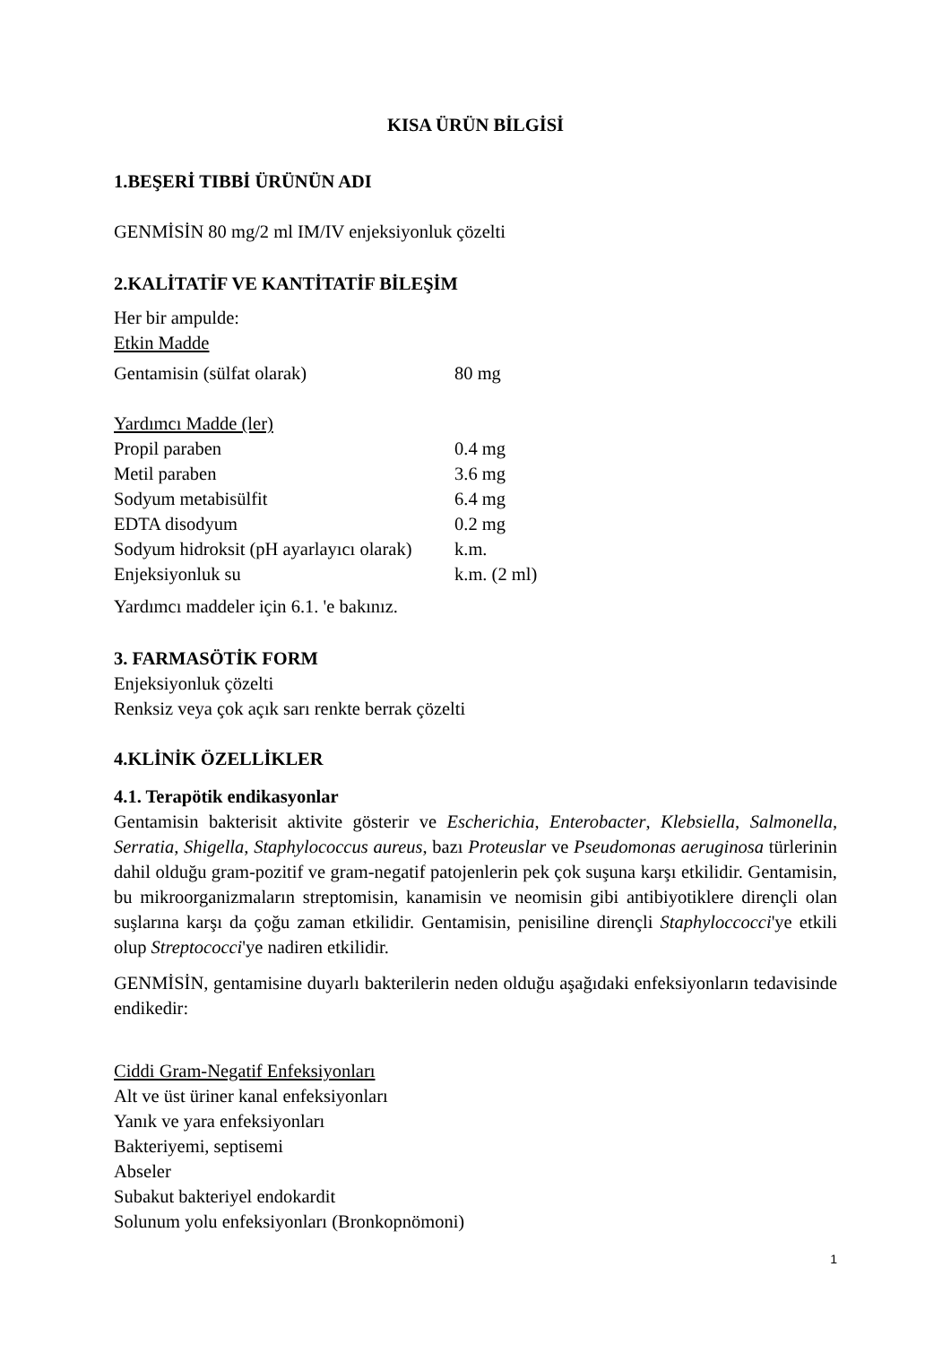KISA ÜRÜN BİLGİSİ
1.BEŞERİ TIBBİ ÜRÜNÜN ADI
GENMİSİN 80 mg/2 ml IM/IV enjeksiyonluk çözelti
2.KALİTATİF VE KANTİTATİF BİLEŞİM
Her bir ampulde:
Etkin Madde
| Gentamisin (sülfat olarak) | 80 mg |
Yardımcı Madde (ler)
| Propil paraben | 0.4 mg |
| Metil paraben | 3.6 mg |
| Sodyum metabisülfit | 6.4 mg |
| EDTA disodyum | 0.2 mg |
| Sodyum hidroksit (pH ayarlayıcı olarak) | k.m. |
| Enjeksiyonluk su | k.m. (2 ml) |
Yardımcı maddeler için 6.1. 'e bakınız.
3. FARMASÖTİK FORM
Enjeksiyonluk çözelti
Renksiz veya çok açık sarı renkte berrak çözelti
4.KLİNİK ÖZELLİKLER
4.1. Terapötik endikasyonlar
Gentamisin bakterisit aktivite gösterir ve Escherichia, Enterobacter, Klebsiella, Salmonella, Serratia, Shigella, Staphylococcus aureus, bazı Proteuslar ve Pseudomonas aeruginosa türlerinin dahil olduğu gram-pozitif ve gram-negatif patojenlerin pek çok suşuna karşı etkilidir. Gentamisin, bu mikroorganizmaların streptomisin, kanamisin ve neomisin gibi antibiyotiklere dirençli olan suşlarına karşı da çoğu zaman etkilidir. Gentamisin, penisiline dirençli Staphyloccocci'ye etkili olup Streptococci'ye nadiren etkilidir.
GENMİSİN, gentamisine duyarlı bakterilerin neden olduğu aşağıdaki enfeksiyonların tedavisinde endikedir:
Ciddi Gram-Negatif Enfeksiyonları
Alt ve üst üriner kanal enfeksiyonları
Yanık ve yara enfeksiyonları
Bakteriyemi, septisemi
Abseler
Subakut bakteriyel endokardit
Solunum yolu enfeksiyonları (Bronkopnömoni)
1